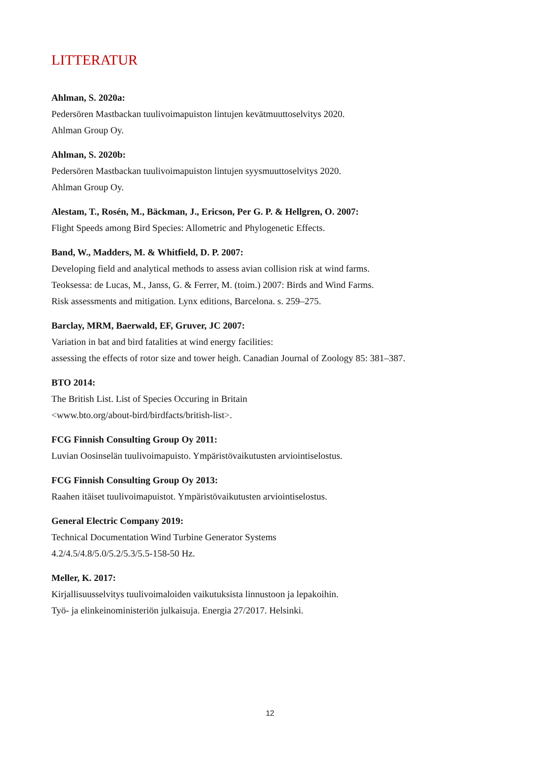LITTERATUR
Ahlman, S. 2020a:
Pedersören Mastbackan tuulivoimapuiston lintujen kevätmuuttoselvitys 2020.
Ahlman Group Oy.
Ahlman, S. 2020b:
Pedersören Mastbackan tuulivoimapuiston lintujen syysmuuttoselvitys 2020.
Ahlman Group Oy.
Alestam, T., Rosén, M., Bäckman, J., Ericson, Per G. P. & Hellgren, O. 2007:
Flight Speeds among Bird Species: Allometric and Phylogenetic Effects.
Band, W., Madders, M. & Whitfield, D. P. 2007:
Developing field and analytical methods to assess avian collision risk at wind farms.
Teoksessa: de Lucas, M., Janss, G. & Ferrer, M. (toim.) 2007: Birds and Wind Farms.
Risk assessments and mitigation. Lynx editions, Barcelona. s. 259–275.
Barclay, MRM, Baerwald, EF, Gruver, JC 2007:
Variation in bat and bird fatalities at wind energy facilities:
assessing the effects of rotor size and tower heigh. Canadian Journal of Zoology 85: 381–387.
BTO 2014:
The British List. List of Species Occuring in Britain
<www.bto.org/about-bird/birdfacts/british-list>.
FCG Finnish Consulting Group Oy 2011:
Luvian Oosinselän tuulivoimapuisto. Ympäristövaikutusten arviointiselostus.
FCG Finnish Consulting Group Oy 2013:
Raahen itäiset tuulivoimapuistot. Ympäristövaikutusten arviointiselostus.
General Electric Company 2019:
Technical Documentation Wind Turbine Generator Systems
4.2/4.5/4.8/5.0/5.2/5.3/5.5-158-50 Hz.
Meller, K. 2017:
Kirjallisuusselvitys tuulivoimaloiden vaikutuksista linnustoon ja lepakoihin.
Työ- ja elinkeinoministeriön julkaisuja. Energia 27/2017. Helsinki.
12